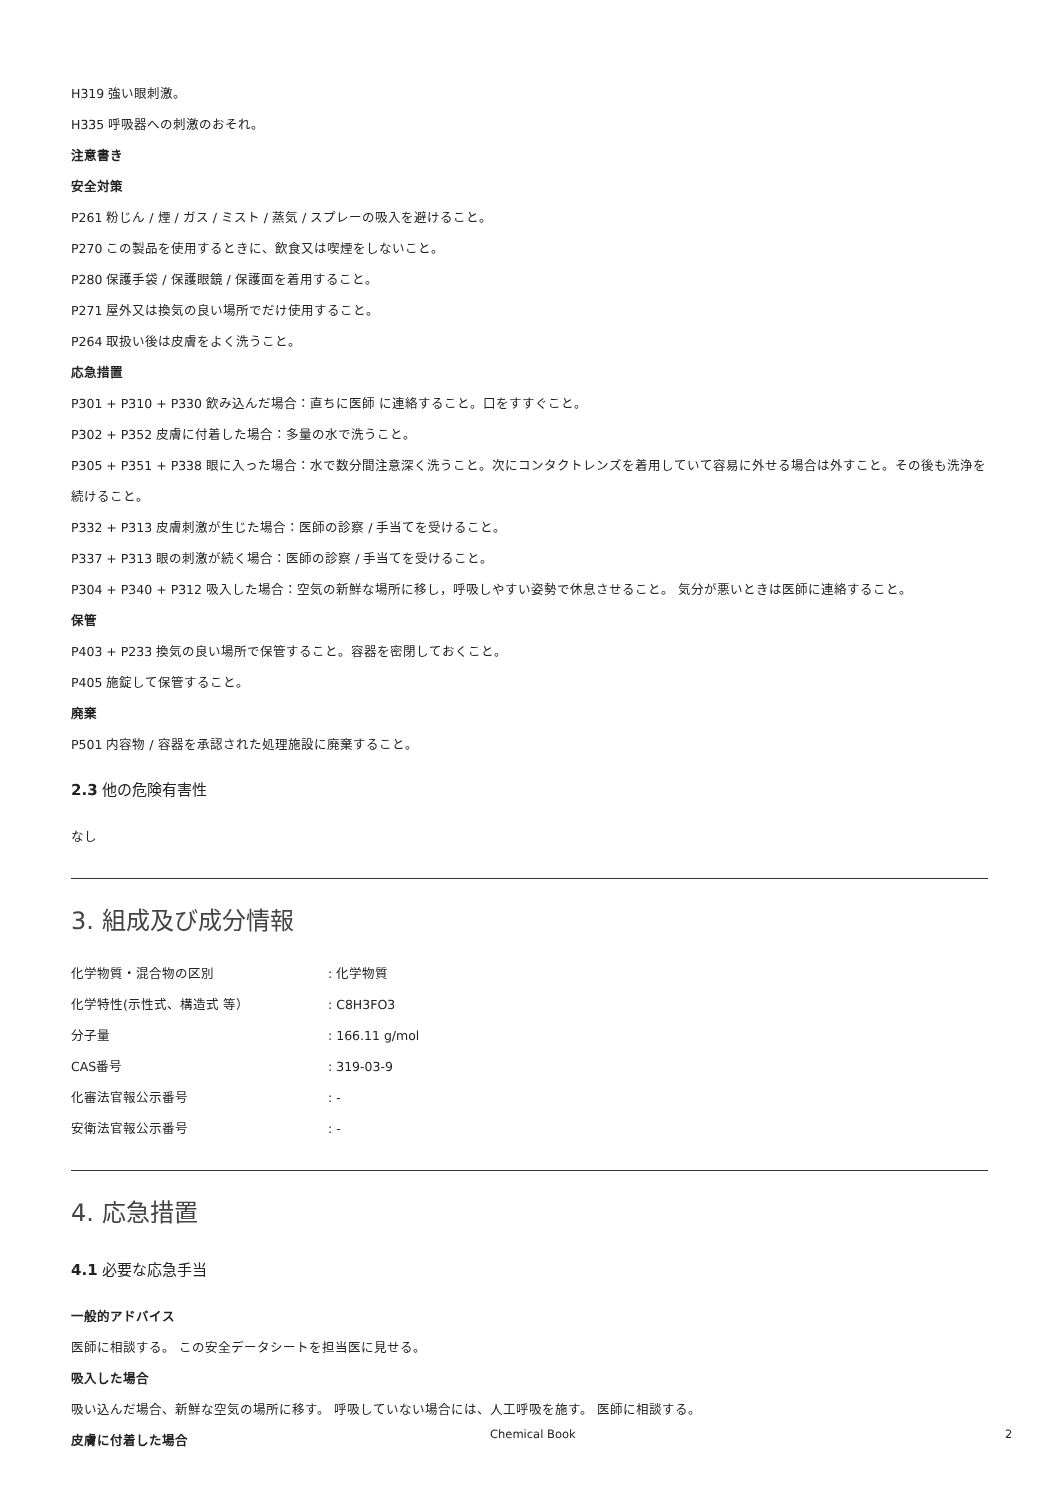H319 強い眼刺激。
H335 呼吸器への刺激のおそれ。
注意書き
安全対策
P261 粉じん / 煙 / ガス / ミスト / 蒸気 / スプレーの吸入を避けること。
P270 この製品を使用するときに、飲食又は喫煙をしないこと。
P280 保護手袋 / 保護眼鏡 / 保護面を着用すること。
P271 屋外又は換気の良い場所でだけ使用すること。
P264 取扱い後は皮膚をよく洗うこと。
応急措置
P301 + P310 + P330 飲み込んだ場合：直ちに医師 に連絡すること。口をすすぐこと。
P302 + P352 皮膚に付着した場合：多量の水で洗うこと。
P305 + P351 + P338 眼に入った場合：水で数分間注意深く洗うこと。次にコンタクトレンズを着用していて容易に外せる場合は外すこと。その後も洗浄を続けること。
P332 + P313 皮膚刺激が生じた場合：医師の診察 / 手当てを受けること。
P337 + P313 眼の刺激が続く場合：医師の診察 / 手当てを受けること。
P304 + P340 + P312 吸入した場合：空気の新鮮な場所に移し，呼吸しやすい姿勢で休息させること。 気分が悪いときは医師に連絡すること。
保管
P403 + P233 換気の良い場所で保管すること。容器を密閉しておくこと。
P405 施錠して保管すること。
廃棄
P501 内容物 / 容器を承認された処理施設に廃棄すること。
2.3 他の危険有害性
なし
3. 組成及び成分情報
| 化学物質・混合物の区別 | : 化学物質 |
| 化学特性(示性式、構造式 等） | : C8H3FO3 |
| 分子量 | : 166.11 g/mol |
| CAS番号 | : 319-03-9 |
| 化審法官報公示番号 | : - |
| 安衛法官報公示番号 | : - |
4. 応急措置
4.1 必要な応急手当
一般的アドバイス
医師に相談する。 この安全データシートを担当医に見せる。
吸入した場合
吸い込んだ場合、新鮮な空気の場所に移す。 呼吸していない場合には、人工呼吸を施す。 医師に相談する。
皮膚に付着した場合
Chemical Book 2